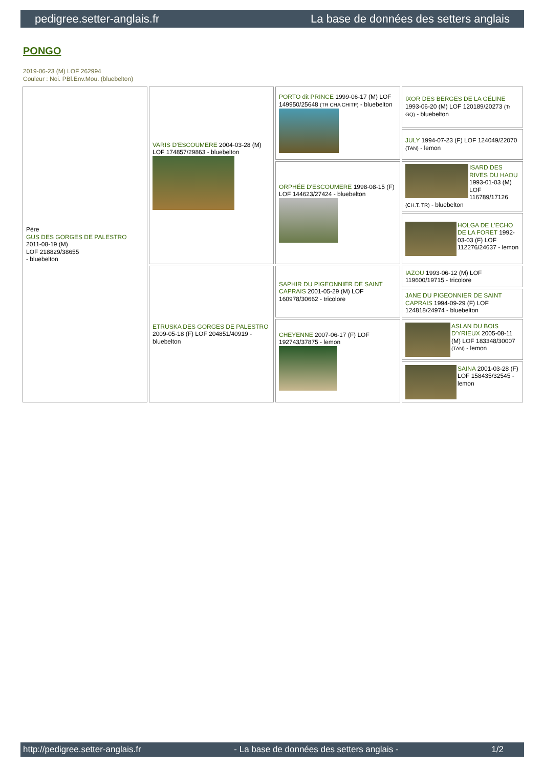pedigree.setter-anglais.fr La base de données des setters anglais
PONGO
2019-06-23 (M) LOF 262994
Couleur : Noi. PBl.Env.Mou. (bluebelton)
| Père GUS DES GORGES DE PALESTRO 2011-08-19 (M) LOF 218829/38655 - bluebelton | VARIS D'ESCOUMERE 2004-03-28 (M) LOF 174857/29863 - bluebelton | PORTO dit PRINCE 1999-06-17 (M) LOF 149950/25648 (TR CHA CHITF) - bluebelton | IXOR DES BERGES DE LA GÉLINE 1993-06-20 (M) LOF 120189/20273 (Tr GQ) - bluebelton |
| | | | JULY 1994-07-23 (F) LOF 124049/22070 (TAN) - lemon |
| | | ORPHÉE D'ESCOUMERE 1998-08-15 (F) LOF 144623/27424 - bluebelton | ISARD DES RIVES DU HAOU 1993-01-03 (M) LOF 116789/17126 (CH.T. TR) - bluebelton |
| | | | HOLGA DE L'ECHO DE LA FORET 1992-03-03 (F) LOF 112276/24637 - lemon |
| | ETRUSKA DES GORGES DE PALESTRO 2009-05-18 (F) LOF 204851/40919 - bluebelton | SAPHIR DU PIGEONNIER DE SAINT CAPRAIS 2001-05-29 (M) LOF 160978/30662 - tricolore | IAZOU 1993-06-12 (M) LOF 119600/19715 - tricolore |
| | | | JANE DU PIGEONNIER DE SAINT CAPRAIS 1994-09-29 (F) LOF 124818/24974 - bluebelton |
| | | CHEYENNE 2007-06-17 (F) LOF 192743/37875 - lemon | ASLAN DU BOIS D'YRIEUX 2005-08-11 (M) LOF 183348/30007 (TAN) - lemon |
| | | | SAINA 2001-03-28 (F) LOF 158435/32545 - lemon |
http://pedigree.setter-anglais.fr - La base de données des setters anglais - 1/2